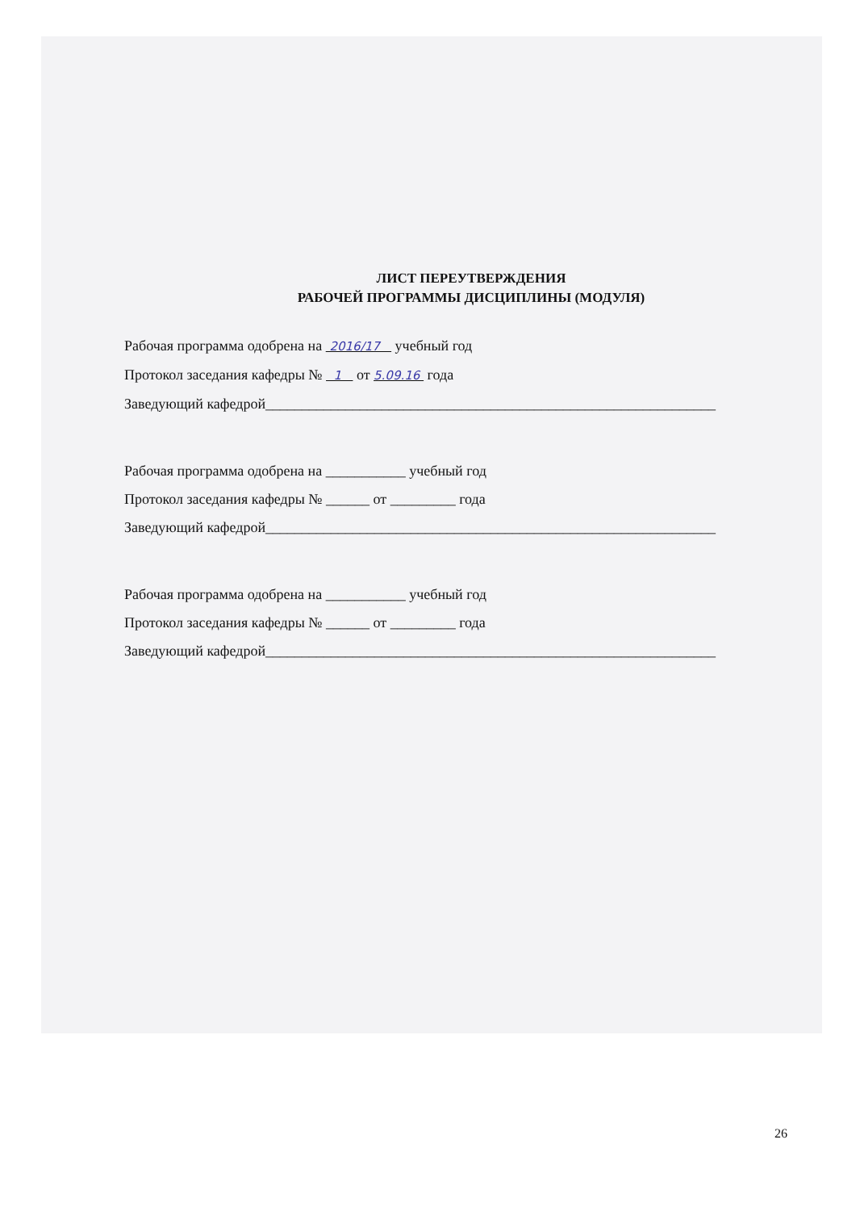ЛИСТ ПЕРЕУТВЕРЖДЕНИЯ
РАБОЧЕЙ ПРОГРАММЫ ДИСЦИПЛИНЫ (МОДУЛЯ)
Рабочая программа одобрена на 2016/17 учебный год
Протокол заседания кафедры № 1 от 5.09.16 года
Заведующий кафедрой______________________________________________________________
Рабочая программа одобрена на ___________ учебный год
Протокол заседания кафедры № ______ от _________ года
Заведующий кафедрой______________________________________________________________
Рабочая программа одобрена на ___________ учебный год
Протокол заседания кафедры № ______ от _________ года
Заведующий кафедрой______________________________________________________________
26